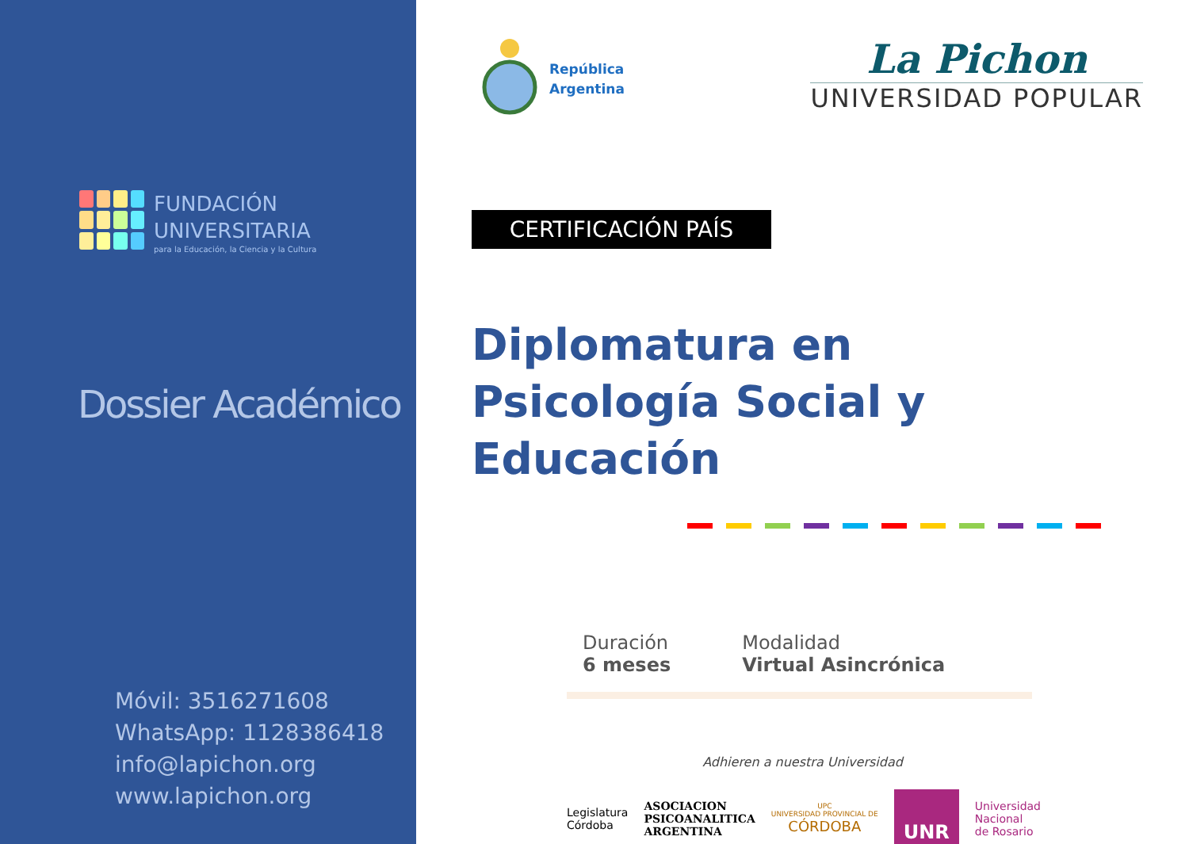FUNDACIÓN
UNIVERSITARIA
para la Educación, la Ciencia y la Cultura
Dossier Académico
Móvil: 3516271608
WhatsApp: 1128386418
info@lapichon.org
www.lapichon.org
República
Argentina
La Pichon
UNIVERSIDAD POPULAR
CERTIFICACIÓN PAÍS
Diplomatura en
Psicología Social y Educación
Duración
6 meses
Modalidad
Virtual Asincrónica
Adhieren a nuestra Universidad
Legislatura
Córdoba
ASOCIACION
PSICOANALITICA
ARGENTINA
UPC
UNIVERSIDAD PROVINCIAL DE
CÓRDOBA
UNR
Universidad
Nacional
de Rosario